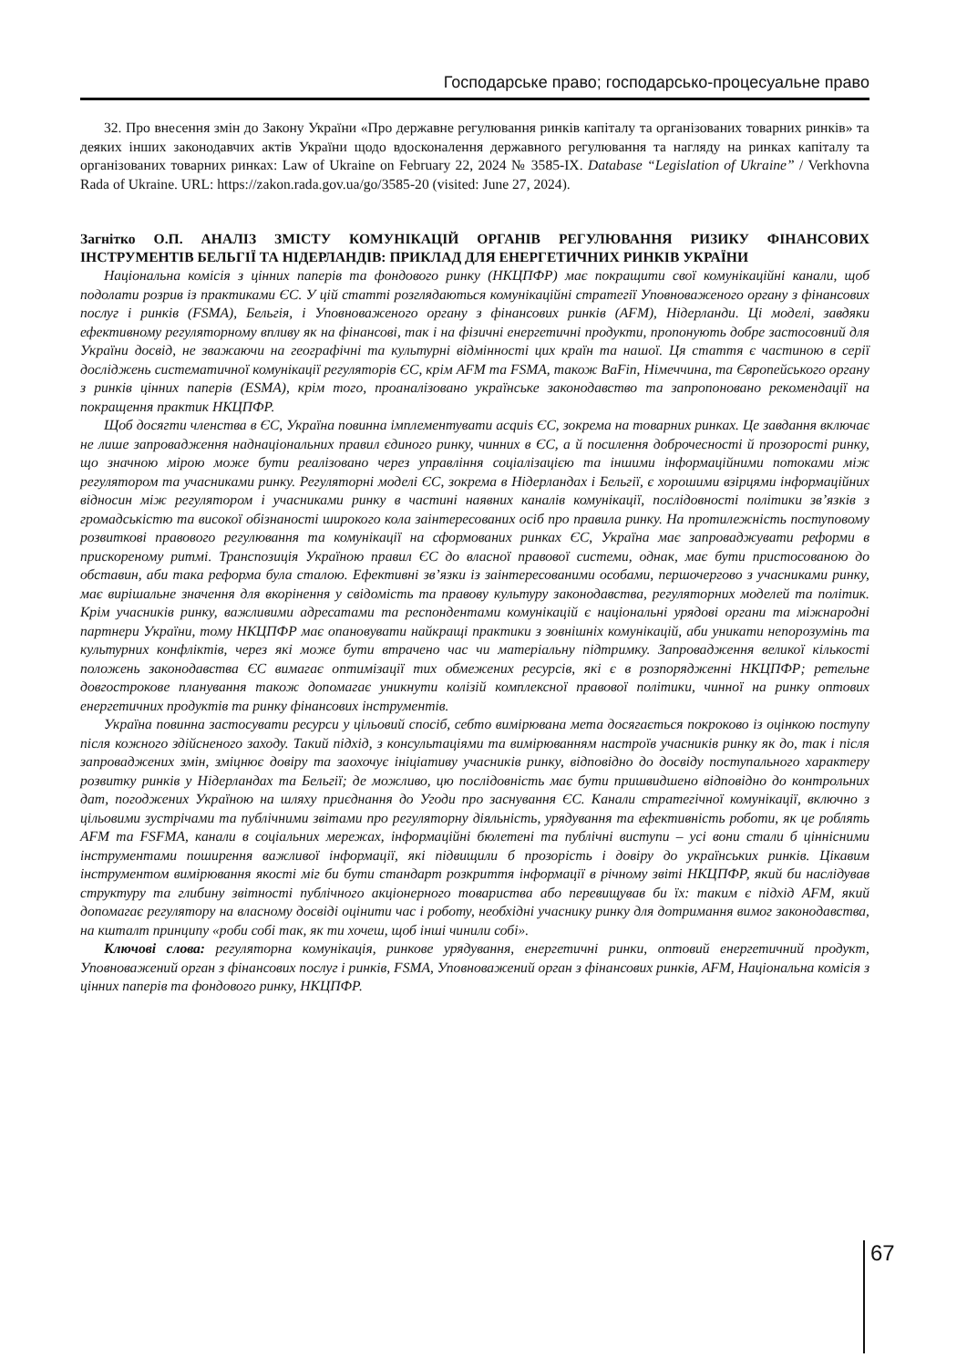Господарське право; господарсько-процесуальне право
32. Про внесення змін до Закону України «Про державне регулювання ринків капіталу та організованих товарних ринків» та деяких інших законодавчих актів України щодо вдосконалення державного регулювання та нагляду на ринках капіталу та організованих товарних ринках: Law of Ukraine on February 22, 2024 № 3585-IX. Database “Legislation of Ukraine” / Verkhovna Rada of Ukraine. URL: https://zakon.rada.gov.ua/go/3585-20 (visited: June 27, 2024).
Загнітко О.П. АНАЛІЗ ЗМІСТУ КОМУНІКАЦІЙ ОРГАНІВ РЕГУЛЮВАННЯ РИЗИКУ ФІНАНСОВИХ ІНСТРУМЕНТІВ БЕЛЬГІЇ ТА НІДЕРЛАНДІВ: ПРИКЛАД ДЛЯ ЕНЕРГЕТИЧНИХ РИНКІВ УКРАЇНИ
Національна комісія з цінних паперів та фондового ринку (НКЦПФР) має покращити свої комунікаційні канали, щоб подолати розрив із практиками ЄС. У цій статті розглядаються комунікаційні стратегії Уповноваженого органу з фінансових послуг і ринків (FSMA), Бельгія, і Уповноваженого органу з фінансових ринків (AFM), Нідерланди. Ці моделі, завдяки ефективному регуляторному впливу як на фінансові, так і на фізичні енергетичні продукти, пропонують добре застосовний для України досвід, не зважаючи на географічні та культурні відмінності цих країн та нашої. Ця стаття є частиною в серії досліджень систематичної комунікації регуляторів ЄС, крім AFM та FSMA, також BaFin, Німеччина, та Європейського органу з ринків цінних паперів (ESMA), крім того, проаналізовано українське законодавство та запропоновано рекомендації на покращення практик НКЦПФР.
Щоб досягти членства в ЄС, Україна повинна імплементувати acquis ЄС, зокрема на товарних ринках. Це завдання включає не лише запровадження наднаціональних правил єдиного ринку, чинних в ЄС, а й посилення доброчесності й прозорості ринку, що значною мірою може бути реалізовано через управління соціалізацією та іншими інформаційними потоками між регулятором та учасниками ринку. Регуляторні моделі ЄС, зокрема в Нідерландах і Бельгії, є хорошими взірцями інформаційних відносин між регулятором і учасниками ринку в частині наявних каналів комунікації, послідовності політики зв’язків з громадськістю та високої обізнаності широкого кола заінтересованих осіб про правила ринку. На протилежність поступовому розвиткові правового регулювання та комунікації на сформованих ринках ЄС, Україна має запроваджувати реформи в прискореному ритмі. Транспозиція Україною правил ЄС до власної правової системи, однак, має бути пристосованою до обставин, аби така реформа була сталою. Ефективні зв’язки із заінтересованими особами, першочергово з учасниками ринку, має вирішальне значення для вкорінення у свідомість та правову культуру законодавства, регуляторних моделей та політик. Крім учасників ринку, важливими адресатами та респондентами комунікацій є національні урядові органи та міжнародні партнери України, тому НКЦПФР має опановувати найкращі практики з зовнішніх комунікацій, аби уникати непорозумінь та культурних конфліктів, через які може бути втрачено час чи матеріальну підтримку. Запровадження великої кількості положень законодавства ЄС вимагає оптимізації тих обмежених ресурсів, які є в розпорядженні НКЦПФР; ретельне довгострокове планування також допомагає уникнути колізій комплексної правової політики, чинної на ринку оптових енергетичних продуктів та ринку фінансових інструментів.
Україна повинна застосувати ресурси у цільовий спосіб, себто вимірювана мета досягається покроково із оцінкою поступу після кожного здійсненого заходу. Такий підхід, з консультаціями та вимірюванням настроїв учасників ринку як до, так і після запроваджених змін, зміцнює довіру та заохочує ініціативу учасників ринку, відповідно до досвіду поступального характеру розвитку ринків у Нідерландах та Бельгії; де можливо, цю послідовність має бути пришвидшено відповідно до контрольних дат, погоджених Україною на шляху приєднання до Угоди про заснування ЄС. Канали стратегічної комунікації, включно з цільовими зустрічами та публічними звітами про регуляторну діяльність, урядування та ефективність роботи, як це роблять AFM та FSFMA, канали в соціальних мережах, інформаційні бюлетені та публічні виступи – усі вони стали б ціннісними інструментами поширення важливої інформації, які підвищили б прозорість і довіру до українських ринків. Цікавим інструментом вимірювання якості міг би бути стандарт розкриття інформації в річному звіті НКЦПФР, який би наслідував структуру та глибину звітності публічного акціонерного товариства або перевищував би їх: таким є підхід AFM, який допомагає регулятору на власному досвіді оцінити час і роботу, необхідні учаснику ринку для дотримання вимог законодавства, на кшталт принципу «роби собі так, як ти хочеш, щоб інші чинили собі».
Ключові слова: регуляторна комунікація, ринкове урядування, енергетичні ринки, оптовий енергетичний продукт, Уповноважений орган з фінансових послуг і ринків, FSMA, Уповноважений орган з фінансових ринків, AFM, Національна комісія з цінних паперів та фондового ринку, НКЦПФР.
67